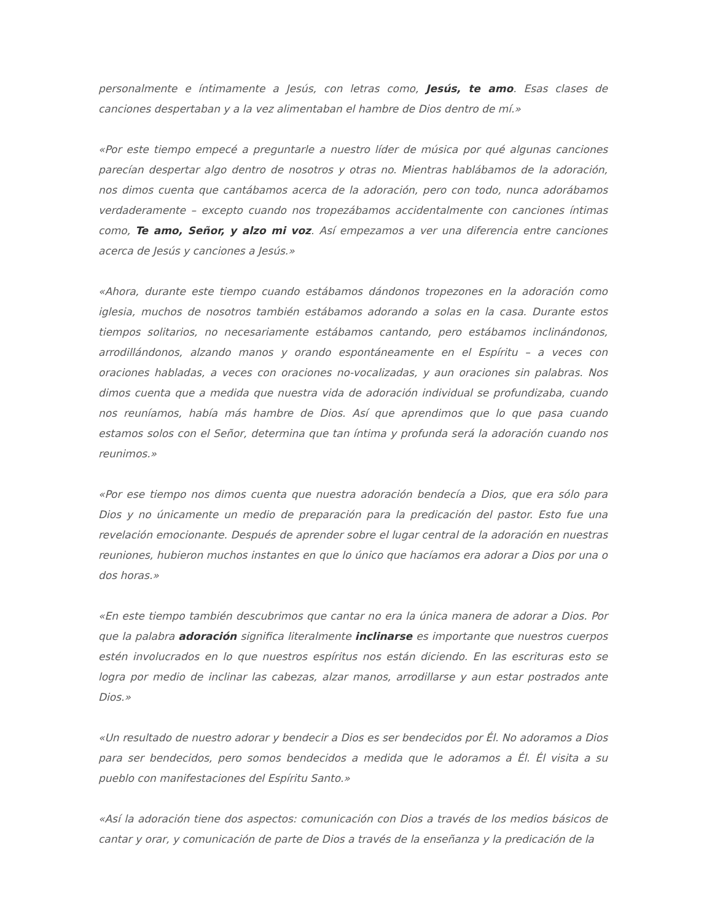personalmente e íntimamente a Jesús, con letras como, Jesús, te amo. Esas clases de canciones despertaban y a la vez alimentaban el hambre de Dios dentro de mí.»
«Por este tiempo empecé a preguntarle a nuestro líder de música por qué algunas canciones parecían despertar algo dentro de nosotros y otras no. Mientras hablábamos de la adoración, nos dimos cuenta que cantábamos acerca de la adoración, pero con todo, nunca adorábamos verdaderamente – excepto cuando nos tropezábamos accidentalmente con canciones íntimas como, Te amo, Señor, y alzo mi voz. Así empezamos a ver una diferencia entre canciones acerca de Jesús y canciones a Jesús.»
«Ahora, durante este tiempo cuando estábamos dándonos tropezones en la adoración como iglesia, muchos de nosotros también estábamos adorando a solas en la casa. Durante estos tiempos solitarios, no necesariamente estábamos cantando, pero estábamos inclinándonos, arrodillándonos, alzando manos y orando espontáneamente en el Espíritu – a veces con oraciones habladas, a veces con oraciones no-vocalizadas, y aun oraciones sin palabras. Nos dimos cuenta que a medida que nuestra vida de adoración individual se profundizaba, cuando nos reuníamos, había más hambre de Dios. Así que aprendimos que lo que pasa cuando estamos solos con el Señor, determina que tan íntima y profunda será la adoración cuando nos reunimos.»
«Por ese tiempo nos dimos cuenta que nuestra adoración bendecía a Dios, que era sólo para Dios y no únicamente un medio de preparación para la predicación del pastor. Esto fue una revelación emocionante. Después de aprender sobre el lugar central de la adoración en nuestras reuniones, hubieron muchos instantes en que lo único que hacíamos era adorar a Dios por una o dos horas.»
«En este tiempo también descubrimos que cantar no era la única manera de adorar a Dios. Por que la palabra adoración significa literalmente inclinarse es importante que nuestros cuerpos estén involucrados en lo que nuestros espíritus nos están diciendo. En las escrituras esto se logra por medio de inclinar las cabezas, alzar manos, arrodillarse y aun estar postrados ante Dios.»
«Un resultado de nuestro adorar y bendecir a Dios es ser bendecidos por Él. No adoramos a Dios para ser bendecidos, pero somos bendecidos a medida que le adoramos a Él. Él visita a su pueblo con manifestaciones del Espíritu Santo.»
«Así la adoración tiene dos aspectos: comunicación con Dios a través de los medios básicos de cantar y orar, y comunicación de parte de Dios a través de la enseñanza y la predicación de la